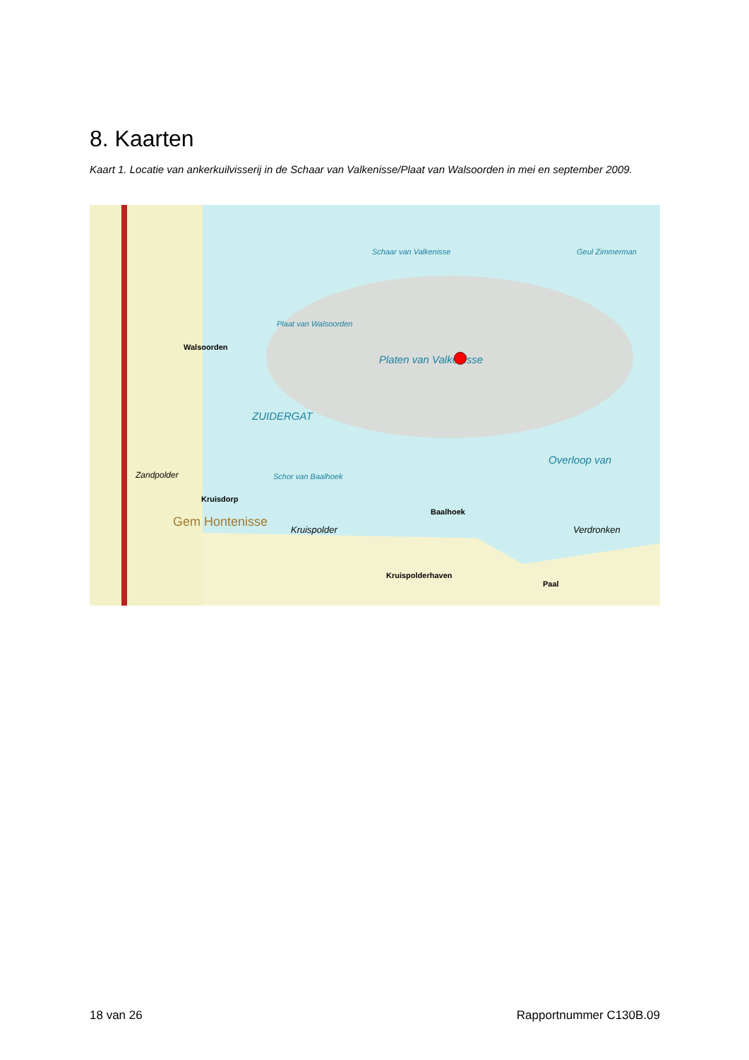8. Kaarten
Kaart 1. Locatie van ankerkuilvisserij in de Schaar van Valkenisse/Plaat van Walsoorden in mei en september 2009.
Schaar van Valkenisse
Plaat van Walsoorden
Platen van Valkenisse
ZUIDERGAT
Overloop van
Schor van Baalhoek
Geul Zimmerman
Walsoorden
Zandpolder
Kruisdorp
Gem Hontenisse
Kruispolder
Baalhoek
Kruispolderhaven
Verdronken
Paal
18 van 26 Rapportnummer C130B.09